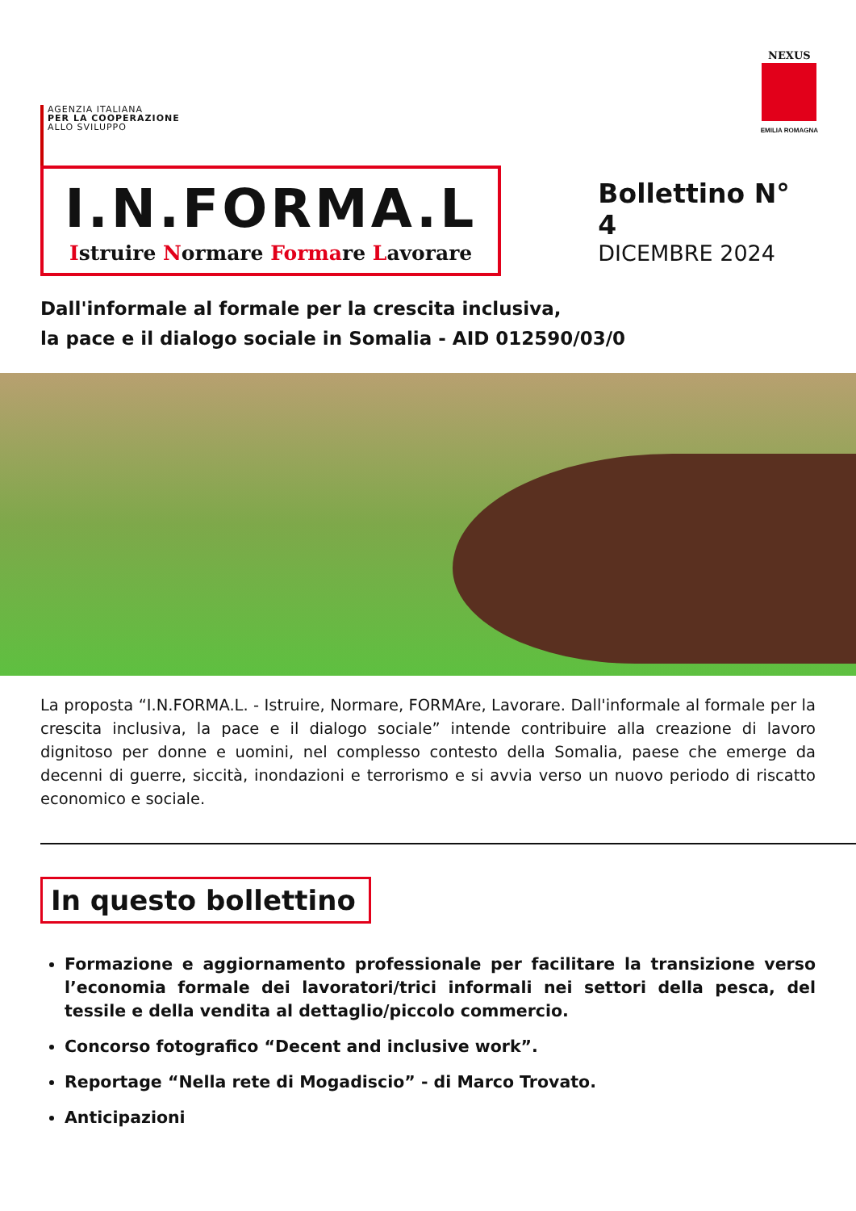AGENZIA ITALIANA
PER LA COOPERAZIONE
ALLO SVILUPPO
NEXUS
EMILIA ROMAGNA
I.N.FORMA.L
Istruire Normare Formare Lavorare
Bollettino N° 4
DICEMBRE 2024
Dall'informale al formale per la crescita inclusiva,
la pace e il dialogo sociale in Somalia - AID 012590/03/0
La proposta “I.N.FORMA.L. - Istruire, Normare, FORMAre, Lavorare. Dall'informale al formale per la crescita inclusiva, la pace e il dialogo sociale” intende contribuire alla creazione di lavoro dignitoso per donne e uomini, nel complesso contesto della Somalia, paese che emerge da decenni di guerre, siccità, inondazioni e terrorismo e si avvia verso un nuovo periodo di riscatto economico e sociale.
In questo bollettino
Formazione e aggiornamento professionale per facilitare la transizione verso l’economia formale dei lavoratori/trici informali nei settori della pesca, del tessile e della vendita al dettaglio/piccolo commercio.
Concorso fotografico “Decent and inclusive work”.
Reportage “Nella rete di Mogadiscio” - di Marco Trovato.
Anticipazioni